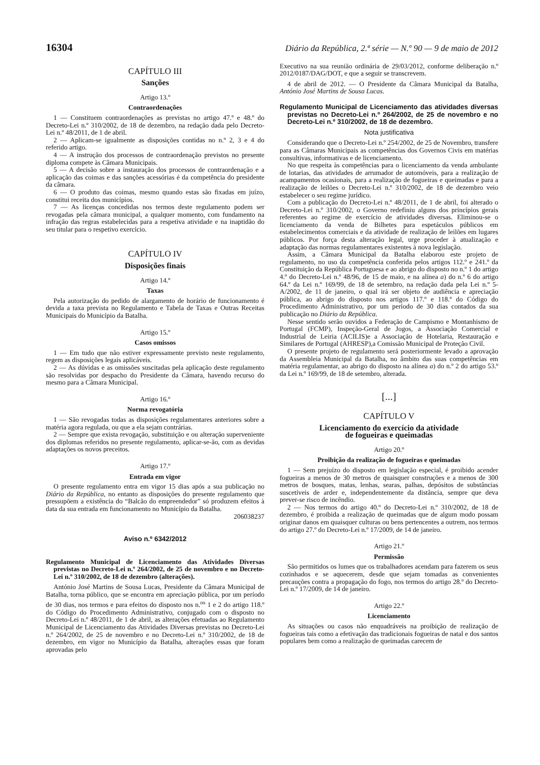16304 Diário da República, 2.ª série — N.º 90 — 9 de maio de 2012
CAPÍTULO III
Sanções
Artigo 13.º
Contraordenações
1 — Constituem contraordenações as previstas no artigo 47.º e 48.º do Decreto-Lei n.º 310/2002, de 18 de dezembro, na redação dada pelo Decreto-Lei n.º 48/2011, de 1 de abril.
2 — Aplicam-se igualmente as disposições contidas no n.º 2, 3 e 4 do referido artigo.
4 — A instrução dos processos de contraordenação previstos no presente diploma compete às Câmara Municipais.
5 — A decisão sobre a instauração dos processos de contraordenação e a aplicação das coimas e das sanções acessórias é da competência do presidente da câmara.
6 — O produto das coimas, mesmo quando estas são fixadas em juízo, constitui receita dos municípios.
7 — As licenças concedidas nos termos deste regulamento podem ser revogadas pela câmara municipal, a qualquer momento, com fundamento na infração das regras estabelecidas para a respetiva atividade e na inaptidão do seu titular para o respetivo exercício.
CAPÍTULO IV
Disposições finais
Artigo 14.º
Taxas
Pela autorização do pedido de alargamento de horário de funcionamento é devida a taxa prevista no Regulamento e Tabela de Taxas e Outras Receitas Municipais do Município da Batalha.
Artigo 15.º
Casos omissos
1 — Em tudo que não estiver expressamente previsto neste regulamento, regem as disposições legais aplicáveis.
2 — As dúvidas e as omissões suscitadas pela aplicação deste regulamento são resolvidas por despacho do Presidente da Câmara, havendo recurso do mesmo para a Câmara Municipal.
Artigo 16.º
Norma revogatória
1 — São revogadas todas as disposições regulamentares anteriores sobre a matéria agora regulada, ou que a ela sejam contrárias.
2 — Sempre que exista revogação, substituição e ou alteração superveniente dos diplomas referidos no presente regulamento, aplicar-se-ão, com as devidas adaptações os novos preceitos.
Artigo 17.º
Entrada em vigor
O presente regulamento entra em vigor 15 dias após a sua publicação no Diário da República, no entanto as disposições do presente regulamento que pressupõem a existência do “Balcão do empreendedor” só produzem efeitos à data da sua entrada em funcionamento no Município da Batalha.
206038237
Aviso n.º 6342/2012
Regulamento Municipal de Licenciamento das Atividades Diversas previstas no Decreto-Lei n.º 264/2002, de 25 de novembro e no Decreto-Lei n.º 310/2002, de 18 de dezembro (alterações).
António José Martins de Sousa Lucas, Presidente da Câmara Municipal de Batalha, torna público, que se encontra em apreciação pública, por um período de 30 dias, nos termos e para efeitos do disposto nos n.<sup>os</sup> 1 e 2 do artigo 118.º do Código do Procedimento Administrativo, conjugado com o disposto no Decreto-Lei n.º 48/2011, de 1 de abril, as alterações efetuadas ao Regulamento Municipal de Licenciamento das Atividades Diversas previstas no Decreto-Lei n.º 264/2002, de 25 de novembro e no Decreto-Lei n.º 310/2002, de 18 de dezembro, em vigor no Município da Batalha, alterações essas que foram aprovadas pelo
Executivo na sua reunião ordinária de 29/03/2012, conforme deliberação n.º 2012/0187/DAG/DOT, e que a seguir se transcrevem.
4 de abril de 2012. — O Presidente da Câmara Municipal da Batalha, António José Martins de Sousa Lucas.
Regulamento Municipal de Licenciamento das atividades diversas previstas no Decreto-Lei n.º 264/2002, de 25 de novembro e no Decreto-Lei n.º 310/2002, de 18 de dezembro.
Nota justificativa
Considerando que o Decreto-Lei n.º 254/2002, de 25 de Novembro, transfere para as Câmaras Municipais as competências dos Governos Civis em matérias consultivas, informativas e de licenciamento.
No que respeita às competências para o licenciamento da venda ambulante de lotarias, das atividades de arrumador de automóveis, para a realização de acampamentos ocasionais, para a realização de fogueiras e queimadas e para a realização de leilões o Decreto-Lei n.º 310/2002, de 18 de dezembro veio estabelecer o seu regime jurídico.
Com a publicação do Decreto-Lei n.º 48/2011, de 1 de abril, foi alterado o Decreto-Lei n.º 310/2002, o Governo redefiniu alguns dos princípios gerais referentes ao regime de exercício de atividades diversas. Eliminou-se o licenciamento da venda de Bilhetes para espetáculos públicos em estabelecimentos comerciais e da atividade de realização de leilões em lugares públicos. Por força desta alteração legal, urge proceder à atualização e adaptação das normas regulamentares existentes à nova legislação.
Assim, a Câmara Municipal da Batalha elaborou este projeto de regulamento, no uso da competência conferida pelos artigos 112.º e 241.º da Constituição da República Portuguesa e ao abrigo do disposto no n.º 1 do artigo 4.º do Decreto-Lei n.º 48/96, de 15 de maio, e na alínea a) do n.º 6 do artigo 64.º da Lei n.º 169/99, de 18 de setembro, na redação dada pela Lei n.º 5-A/2002, de 11 de janeiro, o qual irá ser objeto de audiência e apreciação pública, ao abrigo do disposto nos artigos 117.º e 118.º do Código do Procedimento Administrativo, por um período de 30 dias contados da sua publicação no Diário da República.
Nesse sentido serão ouvidos a Federação de Campismo e Montanhismo de Portugal (FCMP), Inspeção-Geral de Jogos, a Associação Comercial e Industrial de Leiria (ACILIS)e a Associação de Hotelaria, Restauração e Similares de Portugal (AHRESP),a Comissão Municipal de Proteção Civil.
O presente projeto de regulamento será posteriormente levado a aprovação da Assembleia Municipal da Batalha, no âmbito das suas competências em matéria regulamentar, ao abrigo do disposto na alínea a) do n.º 2 do artigo 53.º da Lei n.º 169/99, de 18 de setembro, alterada.
[...]
CAPÍTULO V
Licenciamento do exercício da atividade
de fogueiras e queimadas
Artigo 20.º
Proibição da realização de fogueiras e queimadas
1 — Sem prejuízo do disposto em legislação especial, é proibido acender fogueiras a menos de 30 metros de quaisquer construções e a menos de 300 metros de bosques, matas, lenhas, searas, palhas, depósitos de substâncias suscetíveis de arder e, independentemente da distância, sempre que deva prever-se risco de incêndio.
2 — Nos termos do artigo 40.º do Decreto-Lei n.º 310/2002, de 18 de dezembro, é proibida a realização de queimadas que de algum modo possam originar danos em quaisquer culturas ou bens pertencentes a outrem, nos termos do artigo 27.º do Decreto-Lei n.º 17/2009, de 14 de janeiro.
Artigo 21.º
Permissão
São permitidos os lumes que os trabalhadores acendam para fazerem os seus cozinhados e se aquecerem, desde que sejam tomadas as convenientes precauções contra a propagação do fogo, nos termos do artigo 28.º do Decreto-Lei n.º 17/2009, de 14 de janeiro.
Artigo 22.º
Licenciamento
As situações ou casos não enquadráveis na proibição de realização de fogueiras tais como a efetivação das tradicionais fogueiras de natal e dos santos populares bem como a realização de queimadas carecem de